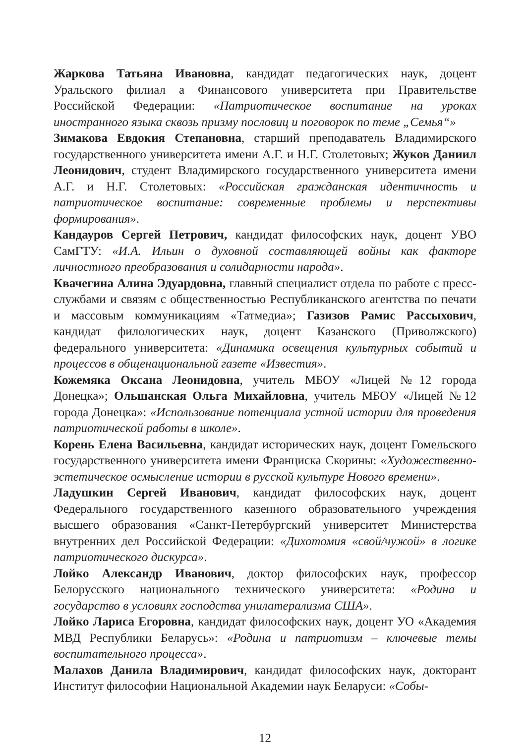Жаркова Татьяна Ивановна, кандидат педагогических наук, доцент Уральского филиал а Финансового университета при Правительстве Российской Федерации: «Патриотическое воспитание на уроках иностранного языка сквозь призму пословиц и поговорок по теме „Семья“»
Зимакова Евдокия Степановна, старший преподаватель Владимирского государственного университета имени А.Г. и Н.Г. Столетовых; Жуков Даниил Леонидович, студент Владимирского государственного университета имени А.Г. и Н.Г. Столетовых: «Российская гражданская идентичность и патриотическое воспитание: современные проблемы и перспективы формирования».
Кандауров Сергей Петрович, кандидат философских наук, доцент УВО СамГТУ: «И.А. Ильин о духовной составляющей войны как факторе личностного преобразования и солидарности народа».
Квачегина Алина Эдуардовна, главный специалист отдела по работе с пресс-службами и связям с общественностью Республиканского агентства по печати и массовым коммуникациям «Татмедиа»; Газизов Рамис Рассыхович, кандидат филологических наук, доцент Казанского (Приволжского) федерального университета: «Динамика освещения культурных событий и процессов в общенациональной газете «Известия».
Кожемяка Оксана Леонидовна, учитель МБОУ «Лицей №12 города Донецка»; Ольшанская Ольга Михайловна, учитель МБОУ «Лицей №12 города Донецка»: «Использование потенциала устной истории для проведения патриотической работы в школе».
Корень Елена Васильевна, кандидат исторических наук, доцент Гомельского государственного университета имени Франциска Скорины: «Художественно-эстетическое осмысление истории в русской культуре Нового времени».
Ладушкин Сергей Иванович, кандидат философских наук, доцент Федерального государственного казенного образовательного учреждения высшего образования «Санкт-Петербургский университет Министерства внутренних дел Российской Федерации: «Дихотомия «свой/чужой» в логике патриотического дискурса».
Лойко Александр Иванович, доктор философских наук, профессор Белорусского национального технического университета: «Родина и государство в условиях господства унилатерализма США».
Лойко Лариса Егоровна, кандидат философских наук, доцент УО «Академия МВД Республики Беларусь»: «Родина и патриотизм – ключевые темы воспитательного процесса».
Малахов Данила Владимирович, кандидат философских наук, докторант Институт философии Национальной Академии наук Беларуси: «Собы-
12